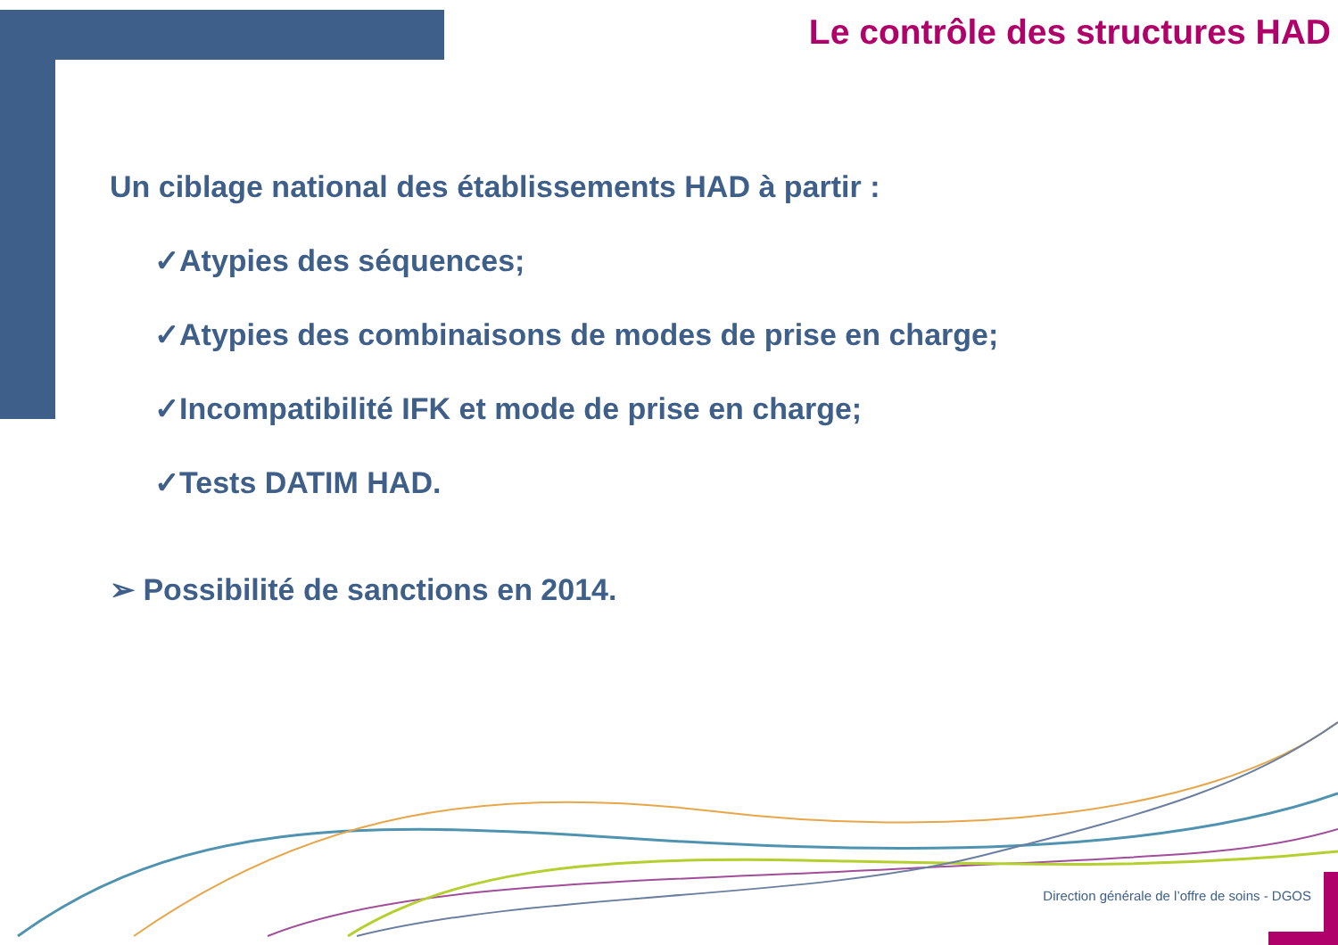Le contrôle des structures HAD
Un ciblage national des établissements HAD à partir :
✓Atypies des séquences;
✓Atypies des combinaisons de modes de prise en charge;
✓Incompatibilité IFK et mode de prise en charge;
✓Tests DATIM HAD.
➢ Possibilité de sanctions en 2014.
Direction générale de l’offre de soins - DGOS